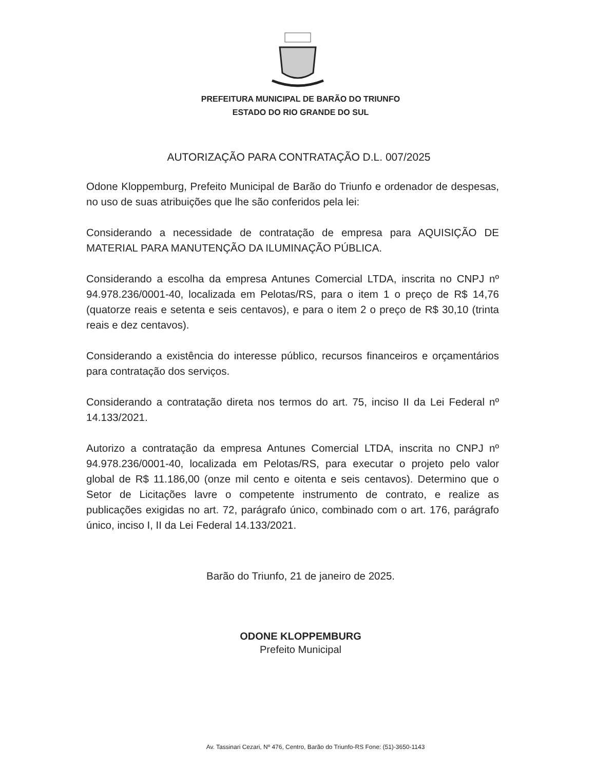PREFEITURA MUNICIPAL DE BARÃO DO TRIUNFO
ESTADO DO RIO GRANDE DO SUL
AUTORIZAÇÃO PARA CONTRATAÇÃO D.L. 007/2025
Odone Kloppemburg, Prefeito Municipal de Barão do Triunfo e ordenador de despesas, no uso de suas atribuições que lhe são conferidos pela lei:
Considerando a necessidade de contratação de empresa para AQUISIÇÃO DE MATERIAL PARA MANUTENÇÃO DA ILUMINAÇÃO PÚBLICA.
Considerando a escolha da empresa Antunes Comercial LTDA, inscrita no CNPJ nº 94.978.236/0001-40, localizada em Pelotas/RS, para o item 1 o preço de R$ 14,76 (quatorze reais e setenta e seis centavos), e para o item 2 o preço de R$ 30,10 (trinta reais e dez centavos).
Considerando a existência do interesse público, recursos financeiros e orçamentários para contratação dos serviços.
Considerando a contratação direta nos termos do art. 75, inciso II da Lei Federal nº 14.133/2021.
Autorizo a contratação da empresa Antunes Comercial LTDA, inscrita no CNPJ nº 94.978.236/0001-40, localizada em Pelotas/RS, para executar o projeto pelo valor global de R$ 11.186,00 (onze mil cento e oitenta e seis centavos). Determino que o Setor de Licitações lavre o competente instrumento de contrato, e realize as publicações exigidas no art. 72, parágrafo único, combinado com o art. 176, parágrafo único, inciso I, II da Lei Federal 14.133/2021.
Barão do Triunfo, 21 de janeiro de 2025.
ODONE KLOPPEMBURG
Prefeito Municipal
Av. Tassinari Cezari, Nº 476, Centro, Barão do Triunfo-RS Fone: (51)-3650-1143